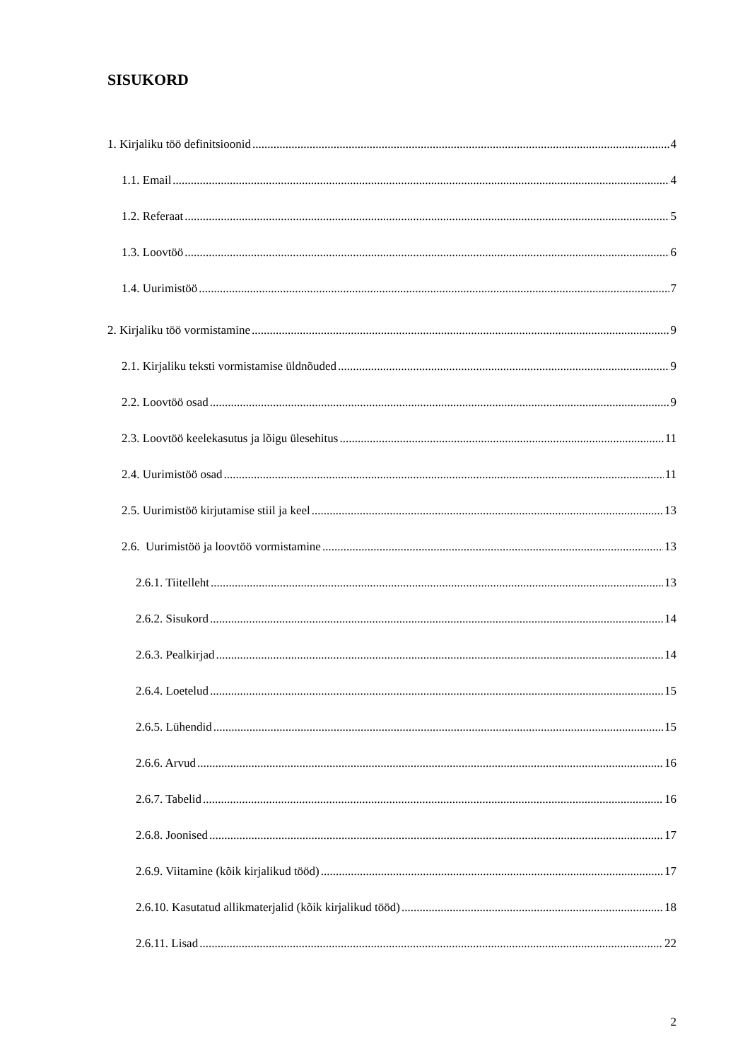SISUKORD
1. Kirjaliku töö definitsioonid 4
1.1. Email 4
1.2. Referaat 5
1.3. Loovtöö 6
1.4. Uurimistöö 7
2. Kirjaliku töö vormistamine 9
2.1. Kirjaliku teksti vormistamise üldnõuded 9
2.2. Loovtöö osad 9
2.3. Loovtöö keelekasutus ja lõigu ülesehitus 11
2.4. Uurimistöö osad 11
2.5. Uurimistöö kirjutamise stiil ja keel 13
2.6. Uurimistöö ja loovtöö vormistamine 13
2.6.1. Tiitelleht 13
2.6.2. Sisukord 14
2.6.3. Pealkirjad 14
2.6.4. Loetelud 15
2.6.5. Lühendid 15
2.6.6. Arvud 16
2.6.7. Tabelid 16
2.6.8. Joonised 17
2.6.9. Viitamine (kõik kirjalikud tööd) 17
2.6.10. Kasutatud allikmaterjalid (kõik kirjalikud tööd) 18
2.6.11. Lisad 22
2